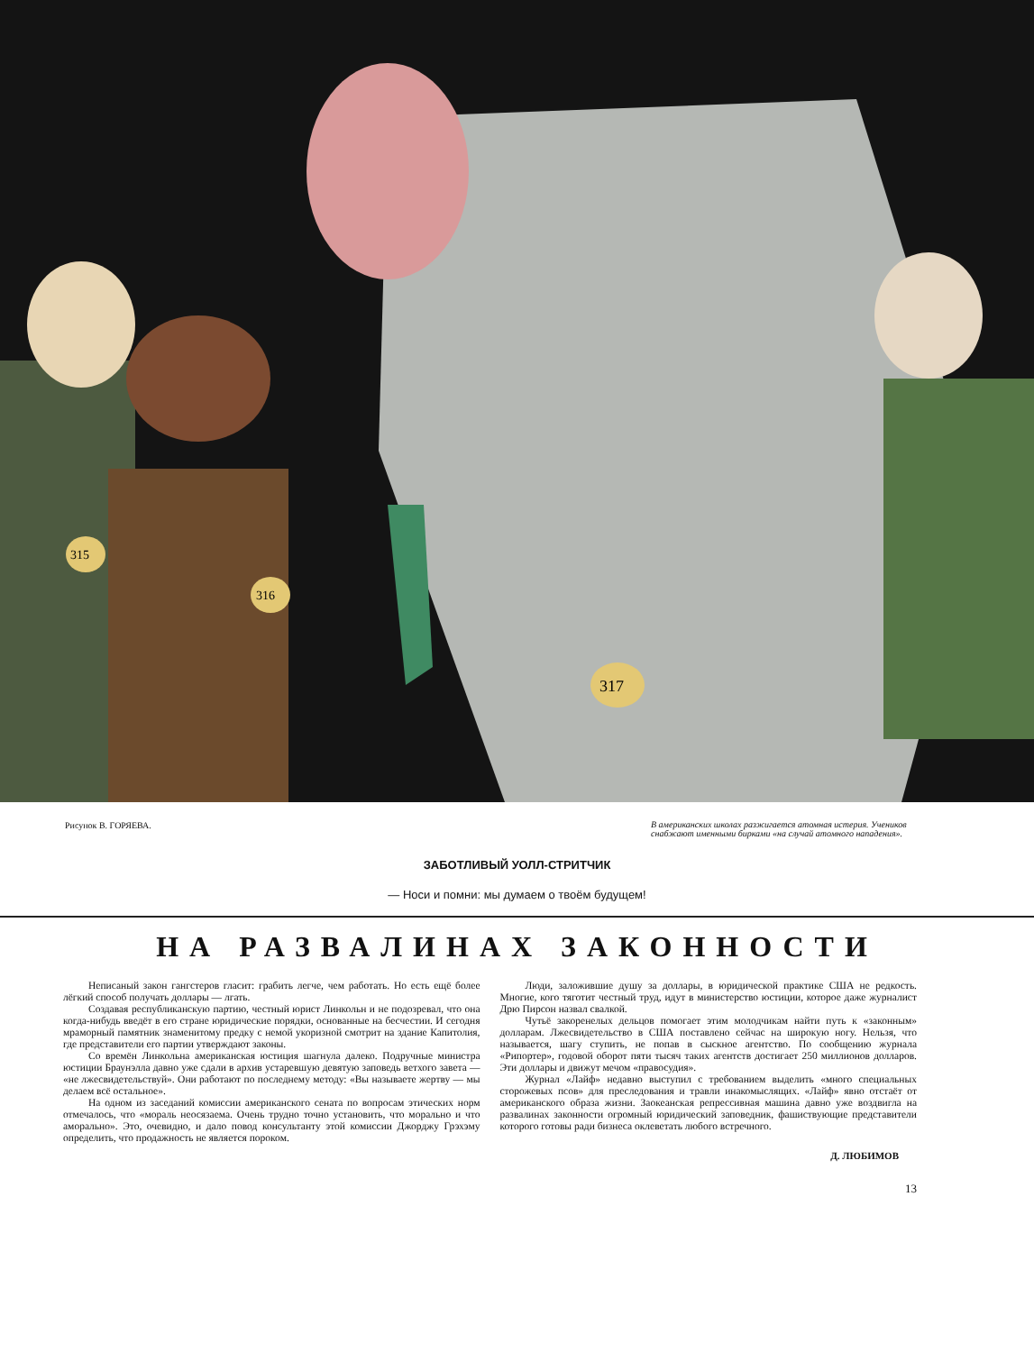315
316
317
Рисунок В. ГОРЯЕВА. В американских школах разжигается атомная истерия. Учеников снабжают именными бирками «на случай атомного нападения».
ЗАБОТЛИВЫЙ УОЛЛ-СТРИТЧИК
— Носи и помни: мы думаем о твоём будущем!
НА РАЗВАЛИНАХ ЗАКОННОСТИ
Неписаный закон гангстеров гласит: грабить легче, чем работать. Но есть ещё более лёгкий способ получать доллары — лгать.
Создавая республиканскую партию, честный юрист Линкольн и не подозревал, что она когда-нибудь введёт в его стране юридические порядки, основанные на бесчестии. И сегодня мраморный памятник знаменитому предку с немой укоризной смотрит на здание Капитолия, где представители его партии утверждают законы.
Со времён Линкольна американская юстиция шагнула далеко. Подручные министра юстиции Браунэлла давно уже сдали в архив устаревшую девятую заповедь ветхого завета — «не лжесвидетельствуй». Они работают по последнему методу: «Вы называете жертву — мы делаем всё остальное».
На одном из заседаний комиссии американского сената по вопросам этических норм отмечалось, что «мораль неосязаема. Очень трудно точно установить, что морально и что аморально». Это, очевидно, и дало повод консультанту этой комиссии Джорджу Грэхэму определить, что продажность не является пороком.
Люди, заложившие душу за доллары, в юридической практике США не редкость. Многие, кого тяготит честный труд, идут в министерство юстиции, которое даже журналист Дрю Пирсон назвал свалкой.
Чутьё закоренелых дельцов помогает этим молодчикам найти путь к «законным» долларам. Лжесвидетельство в США поставлено сейчас на широкую ногу. Нельзя, что называется, шагу ступить, не попав в сыскное агентство. По сообщению журнала «Рипортер», годовой оборот пяти тысяч таких агентств достигает 250 миллионов долларов. Эти доллары и движут мечом «правосудия».
Журнал «Лайф» недавно выступил с требованием выделить «много специальных сторожевых псов» для преследования и травли инакомыслящих. «Лайф» явно отстаёт от американского образа жизни. Заокеанская репрессивная машина давно уже воздвигла на развалинах законности огромный юридический заповедник, фашиствующие представители которого готовы ради бизнеса оклеветать любого встречного.
Д. ЛЮБИМОВ
13